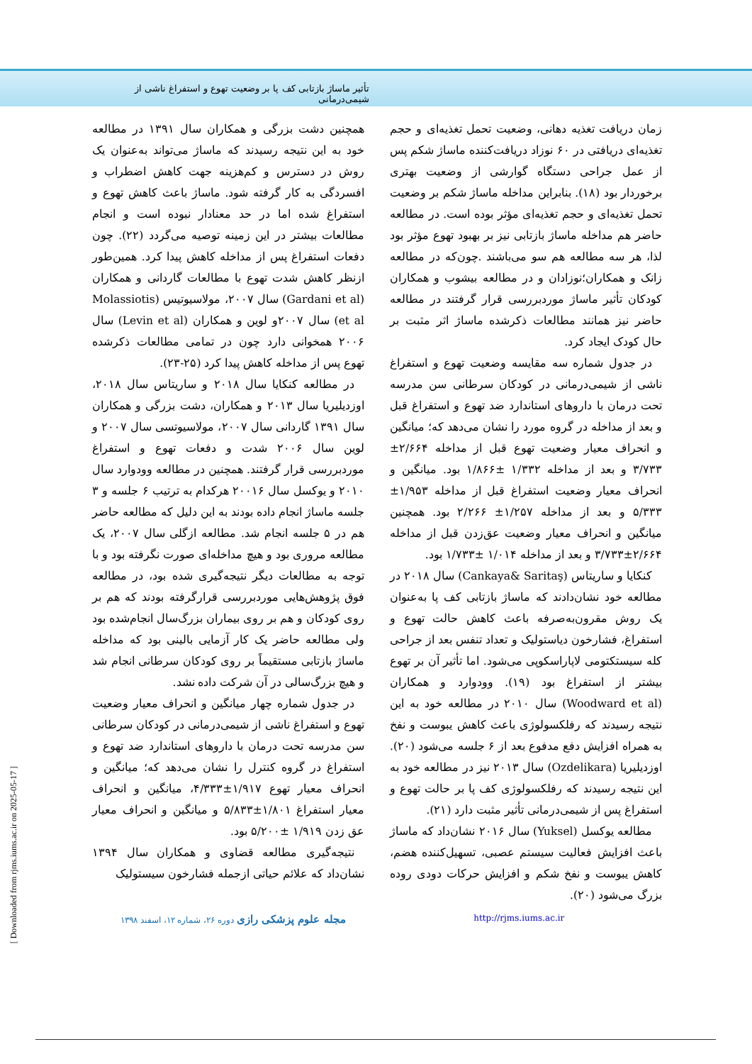تأثیر ماساژ بازتابی کف پا بر وضعیت تهوع و استفراغ ناشی از شیمی‌درمانی
زمان دریافت تغذیه دهانی، وضعیت تحمل تغذیه‌ای و حجم تغذیه‌ای دریافتی در ۶۰ نوزاد دریافت‌کننده ماساژ شکم پس از عمل جراحی دستگاه گوارشی از وضعیت بهتری برخوردار بود (۱۸). بنابراین مداخله ماساژ شکم بر وضعیت تحمل تغذیه‌ای و حجم تغذیه‌ای مؤثر بوده است. در مطالعه حاضر هم مداخله ماساژ بازتابی نیز بر بهبود تهوع مؤثر بود لذا، هر سه مطالعه هم سو می‌باشند .چون‌که در مطالعه زانک و همکاران؛نوزادان و در مطالعه بیشوب و همکاران کودکان تأثیر ماساژ موردبررسی قرار گرفتند در مطالعه حاضر نیز همانند مطالعات ذکرشده ماساژ اثر مثبت بر حال کودک ایجاد کرد.
در جدول شماره سه مقایسه وضعیت تهوع و استفراغ ناشی از شیمی‌درمانی در کودکان سرطانی سن مدرسه تحت درمان با داروهای استاندارد ضد تهوع و استفراغ قبل و بعد از مداخله در گروه مورد را نشان می‌دهد که؛ میانگین و انحراف معیار وضعیت تهوع قبل از مداخله ۲/۶۶۴± ۳/۷۳۳ و بعد از مداخله ۱/۳۳۲ ±۱/۸۶۶ بود. میانگین و انحراف معیار وضعیت استفراغ قبل از مداخله ۱/۹۵۳± ۵/۳۳۳ و بعد از مداخله ۱/۲۵۷± ۲/۲۶۶ بود. همچنین میانگین و انحراف معیار وضعیت عق‌زدن قبل از مداخله ۲/۶۶۴±۳/۷۳۳ و بعد از مداخله ۱/۰۱۴ ±۱/۷۳۳ بود.
کنکایا و ساریتاس (Cankaya& Saritaş) سال ۲۰۱۸ در مطالعه خود نشان‌دادند که ماساژ بازتابی کف پا به‌عنوان یک روش مقرون‌به‌صرفه باعث کاهش حالت تهوع و استفراغ، فشارخون دیاستولیک و تعداد تنفس بعد از جراحی کله سیستکتومی لاپاراسکوپی می‌شود. اما تأثیر آن بر تهوع بیشتر از استفراغ بود (۱۹). وودوارد و همکاران (Woodward et al) سال ۲۰۱۰ در مطالعه خود به این نتیجه رسیدند که رفلکسولوژی باعث کاهش یبوست و نفخ به همراه افزایش دفع مدفوع بعد از ۶ جلسه می‌شود (۲۰). اوزدیلیریا (Ozdelikara) سال ۲۰۱۳ نیز در مطالعه خود به این نتیجه رسیدند که رفلکسولوژی کف پا بر حالت تهوع و استفراغ پس از شیمی‌درمانی تأثیر مثبت دارد (۲۱).
مطالعه یوکسل (Yuksel) سال ۲۰۱۶ نشان‌داد که ماساژ باعث افزایش فعالیت سیستم عصبی، تسهیل‌کننده هضم، کاهش یبوست و نفخ شکم و افزایش حرکات دودی روده بزرگ می‌شود (۲۰).
همچنین دشت بزرگی و همکاران سال ۱۳۹۱ در مطالعه خود به این نتیجه رسیدند که ماساژ می‌تواند به‌عنوان یک روش در دسترس و کم‌هزینه جهت کاهش اضطراب و افسردگی به کار گرفته شود. ماساژ باعث کاهش تهوع و استفراغ شده اما در حد معنادار نبوده است و انجام مطالعات بیشتر در این زمینه توصیه می‌گردد (۲۲). چون دفعات استفراغ پس از مداخله کاهش پیدا کرد. همین‌طور ازنظر کاهش شدت تهوع با مطالعات گاردانی و همکاران (Gardani et al) سال ۲۰۰۷، مولاسیوتیس (Molassiotis et al) سال ۲۰۰۷و لوین و همکاران (Levin et al) سال ۲۰۰۶ همخوانی دارد چون در تمامی مطالعات ذکرشده تهوع پس از مداخله کاهش پیدا کرد (۲۵-۲۳).
در مطالعه کنکایا سال ۲۰۱۸ و ساریتاس سال ۲۰۱۸، اوزدیلیریا سال ۲۰۱۳ و همکاران، دشت بزرگی و همکاران سال ۱۳۹۱ گاردانی سال ۲۰۰۷، مولاسیوتسی سال ۲۰۰۷ و لوین سال ۲۰۰۶ شدت و دفعات تهوع و استفراغ موردبررسی قرار گرفتند. همچنین در مطالعه وودوارد سال ۲۰۱۰ و یوکسل سال ۲۰۰۱۶ هرکدام به ترتیب ۶ جلسه و ۳ جلسه ماساژ انجام داده بودند به این دلیل که مطالعه حاضر هم در ۵ جلسه انجام شد. مطالعه ازگلی سال ۲۰۰۷، یک مطالعه مروری بود و هیچ مداخله‌ای صورت نگرفته بود و با توجه به مطالعات دیگر نتیجه‌گیری شده بود، در مطالعه فوق پژوهش‌هایی موردبررسی قرارگرفته بودند که هم بر روی کودکان و هم بر روی بیماران بزرگ‌سال انجام‌شده بود ولی مطالعه حاضر یک کار آزمایی بالینی بود که مداخله ماساژ بازتابی مستقیماً بر روی کودکان سرطانی انجام شد و هیچ بزرگ‌سالی در آن شرکت داده نشد.
در جدول شماره چهار میانگین و انحراف معیار وضعیت تهوع و استفراغ ناشی از شیمی‌درمانی در کودکان سرطانی سن مدرسه تحت درمان با داروهای استاندارد ضد تهوع و استفراغ در گروه کنترل را نشان می‌دهد که؛ میانگین و انحراف معیار تهوع ۱/۹۱۷±۴/۳۳۳، میانگین و انحراف معیار استفراغ ۱/۸۰۱±۵/۸۳۳ و میانگین و انحراف معیار عق زدن ۱/۹۱۹ ±۵/۲۰۰ بود.
نتیجه‌گیری مطالعه قضاوی و همکاران سال ۱۳۹۴ نشان‌داد که علائم حیاتی ازجمله فشارخون سیستولیک
http://rjms.iums.ac.ir
مجله علوم پزشکی رازی دوره ۲۶، شماره ۱۲، اسفند ۱۳۹۸
[ Downloaded from rjms.iums.ac.ir on 2025-05-17 ]